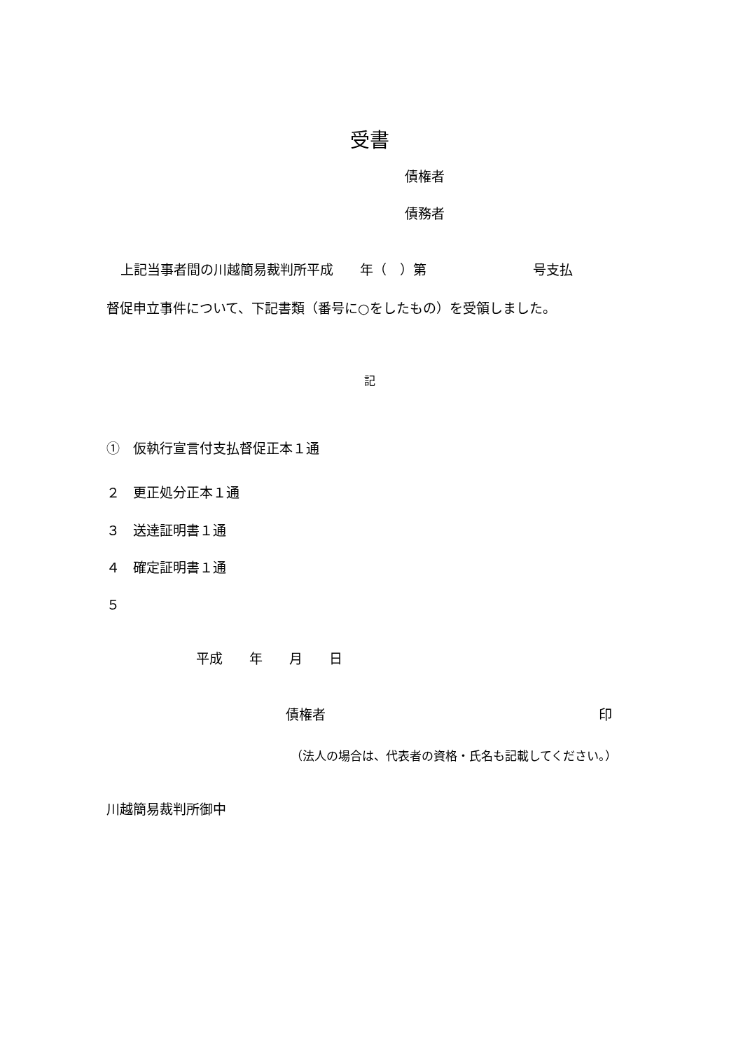受書
債権者
債務者
上記当事者間の川越簡易裁判所平成　　年（　）第　　　　　　　　号支払
督促申立事件について、下記書類（番号に○をしたもの）を受領しました。
記
①　仮執行宣言付支払督促正本１通
２　更正処分正本１通
３　送達証明書１通
４　確定証明書１通
５
平成　　年　　月　　日
債権者
印
（法人の場合は、代表者の資格・氏名も記載してください。）
川越簡易裁判所御中